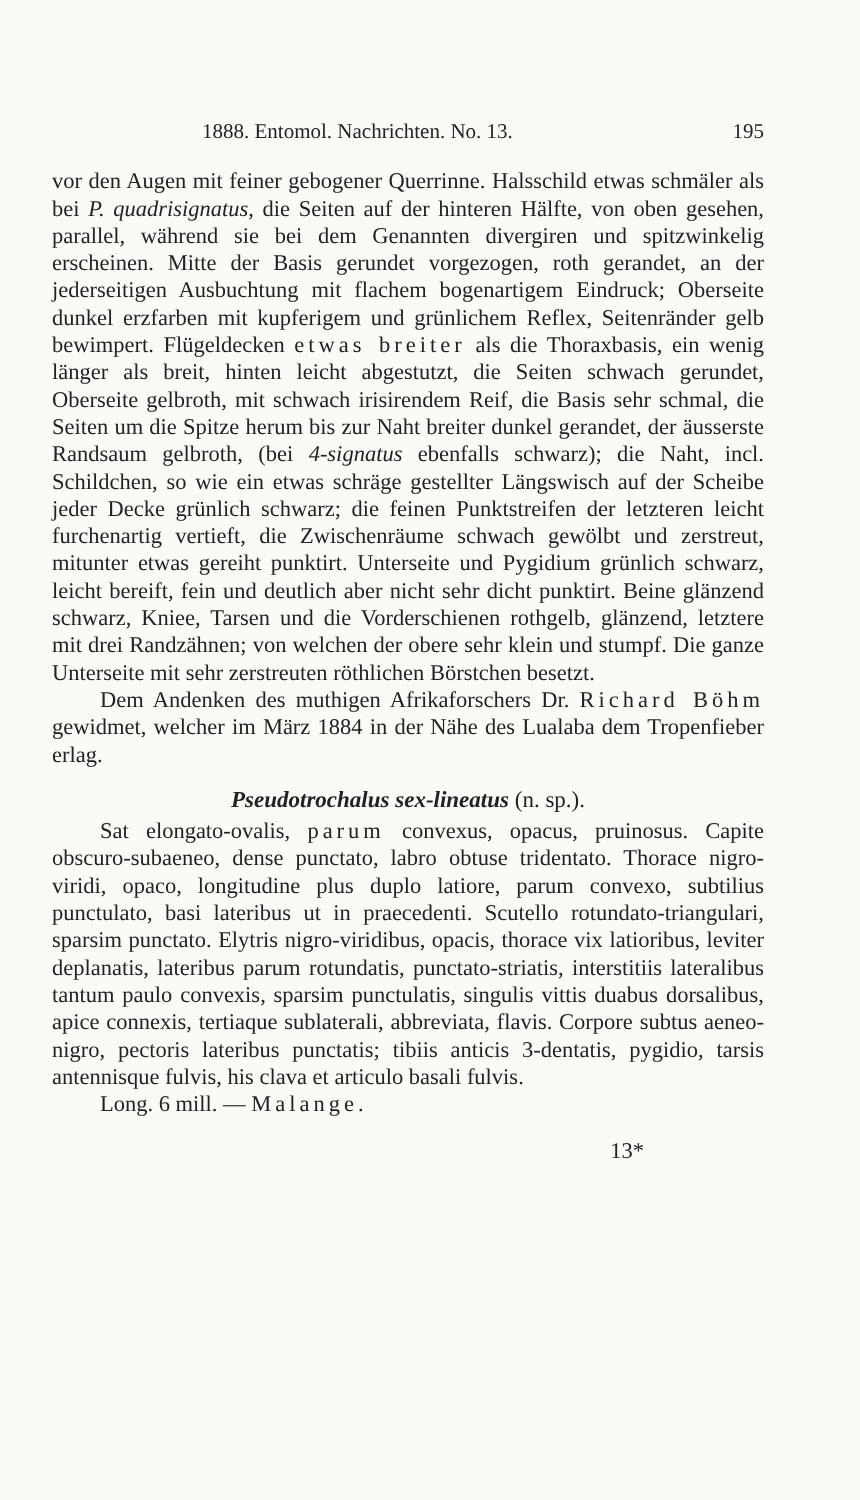1888. Entomol. Nachrichten. No. 13. 195
vor den Augen mit feiner gebogener Querrinne. Halsschild etwas schmäler als bei P. quadrisignatus, die Seiten auf der hinteren Hälfte, von oben gesehen, parallel, während sie bei dem Genannten divergiren und spitzwinkelig erscheinen. Mitte der Basis gerundet vorgezogen, roth gerandet, an der jederseitigen Ausbuchtung mit flachem bogenartigem Eindruck; Oberseite dunkel erzfarben mit kupferigem und grünlichem Reflex, Seitenränder gelb bewimpert. Flügeldecken etwas breiter als die Thoraxbasis, ein wenig länger als breit, hinten leicht abgestutzt, die Seiten schwach gerundet, Oberseite gelbroth, mit schwach irisirendem Reif, die Basis sehr schmal, die Seiten um die Spitze herum bis zur Naht breiter dunkel gerandet, der äusserste Randsaum gelbroth, (bei 4-signatus ebenfalls schwarz); die Naht, incl. Schildchen, so wie ein etwas schräge gestellter Längswisch auf der Scheibe jeder Decke grünlich schwarz; die feinen Punktstreifen der letzteren leicht furchenartig vertieft, die Zwischenräume schwach gewölbt und zerstreut, mitunter etwas gereiht punktirt. Unterseite und Pygidium grünlich schwarz, leicht bereift, fein und deutlich aber nicht sehr dicht punktirt. Beine glänzend schwarz, Kniee, Tarsen und die Vorderschienen rothgelb, glänzend, letztere mit drei Randzähnen; von welchen der obere sehr klein und stumpf. Die ganze Unterseite mit sehr zerstreuten röthlichen Börstchen besetzt.
Dem Andenken des muthigen Afrikaforschers Dr. Richard Böhm gewidmet, welcher im März 1884 in der Nähe des Lualaba dem Tropenfieber erlag.
Pseudotrochalus sex-lineatus (n. sp.).
Sat elongato-ovalis, parum convexus, opacus, pruinosus. Capite obscuro-subaeneo, dense punctato, labro obtuse tridentato. Thorace nigro-viridi, opaco, longitudine plus duplo latiore, parum convexo, subtilius punctulato, basi lateribus ut in praecedenti. Scutello rotundato-triangulari, sparsim punctato. Elytris nigro-viridibus, opacis, thorace vix latioribus, leviter deplanatis, lateribus parum rotundatis, punctato-striatis, interstitiis lateralibus tantum paulo convexis, sparsim punctulatis, singulis vittis duabus dorsalibus, apice connexis, tertiaque sublaterali, abbreviata, flavis. Corpore subtus aeneo-nigro, pectoris lateribus punctatis; tibiis anticis 3-dentatis, pygidio, tarsis antennisque fulvis, his clava et articulo basali fulvis.
Long. 6 mill. — Malange.
13*